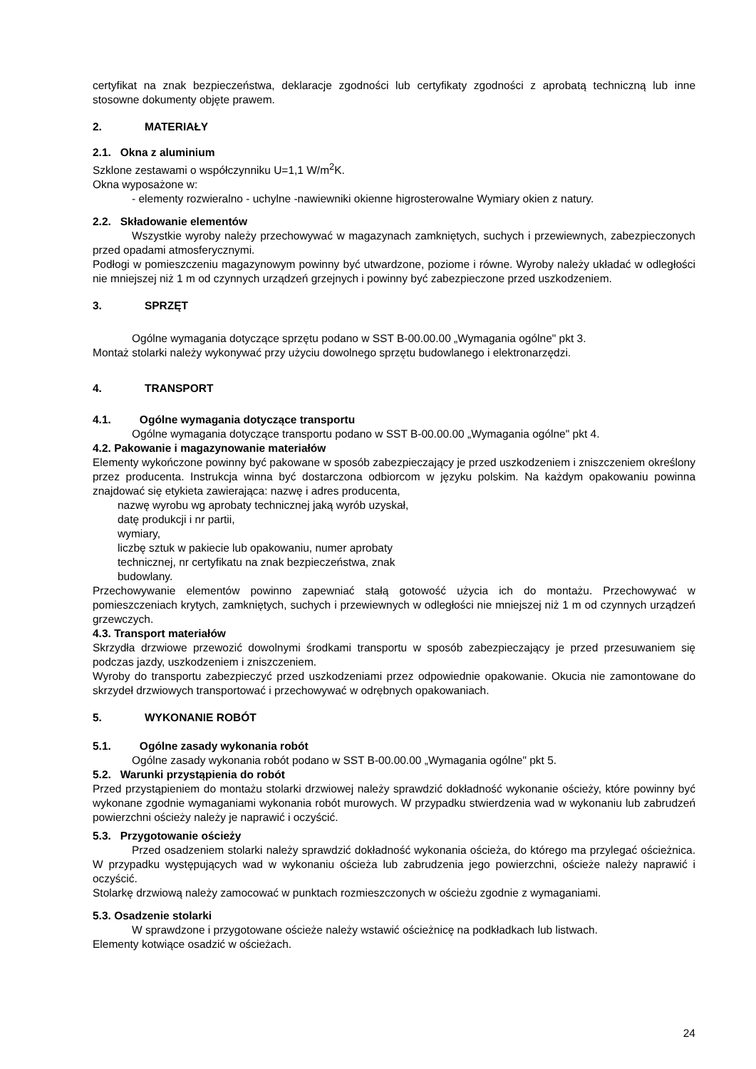certyfikat na znak bezpieczeństwa, deklaracje zgodności lub certyfikaty zgodności z aprobatą techniczną lub inne stosowne dokumenty objęte prawem.
2. MATERIAŁY
2.1. Okna z aluminium
Szklone zestawami o współczynniku U=1,1 W/m<sup>2</sup>K.
Okna wyposażone w:
- elementy rozwieralno - uchylne -nawiewniki okienne higrosterowalne Wymiary okien z natury.
2.2. Składowanie elementów
Wszystkie wyroby należy przechowywać w magazynach zamkniętych, suchych i przewiewnych, zabezpieczonych przed opadami atmosferycznymi.
Podłogi w pomieszczeniu magazynowym powinny być utwardzone, poziome i równe. Wyroby należy układać w odległości nie mniejszej niż 1 m od czynnych urządzeń grzejnych i powinny być zabezpieczone przed uszkodzeniem.
3. SPRZĘT
Ogólne wymagania dotyczące sprzętu podano w SST B-00.00.00 „Wymagania ogólne" pkt 3.
Montaż stolarki należy wykonywać przy użyciu dowolnego sprzętu budowlanego i elektronarzędzi.
4. TRANSPORT
4.1. Ogólne wymagania dotyczące transportu
Ogólne wymagania dotyczące transportu podano w SST B-00.00.00 „Wymagania ogólne" pkt 4.
4.2. Pakowanie i magazynowanie materiałów
Elementy wykończone powinny być pakowane w sposób zabezpieczający je przed uszkodzeniem i zniszczeniem określony przez producenta. Instrukcja winna być dostarczona odbiorcom w języku polskim. Na każdym opakowaniu powinna znajdować się etykieta zawierająca: nazwę i adres producenta,
nazwę wyrobu wg aprobaty technicznej jaką wyrób uzyskał,
datę produkcji i nr partii,
wymiary,
liczbę sztuk w pakiecie lub opakowaniu, numer aprobaty
technicznej, nr certyfikatu na znak bezpieczeństwa, znak
budowlany.
Przechowywanie elementów powinno zapewniać stałą gotowość użycia ich do montażu. Przechowywać w pomieszczeniach krytych, zamkniętych, suchych i przewiewnych w odległości nie mniejszej niż 1 m od czynnych urządzeń grzewczych.
4.3. Transport materiałów
Skrzydła drzwiowe przewozić dowolnymi środkami transportu w sposób zabezpieczający je przed przesuwaniem się podczas jazdy, uszkodzeniem i zniszczeniem.
Wyroby do transportu zabezpieczyć przed uszkodzeniami przez odpowiednie opakowanie. Okucia nie zamontowane do skrzydeł drzwiowych transportować i przechowywać w odrębnych opakowaniach.
5. WYKONANIE ROBÓT
5.1. Ogólne zasady wykonania robót
Ogólne zasady wykonania robót podano w SST B-00.00.00 „Wymagania ogólne" pkt 5.
5.2. Warunki przystąpienia do robót
Przed przystąpieniem do montażu stolarki drzwiowej należy sprawdzić dokładność wykonanie ościeży, które powinny być wykonane zgodnie wymaganiami wykonania robót murowych. W przypadku stwierdzenia wad w wykonaniu lub zabrudzeń powierzchni ościeży należy je naprawić i oczyścić.
5.3. Przygotowanie ościeży
Przed osadzeniem stolarki należy sprawdzić dokładność wykonania ościeża, do którego ma przylegać ościeżnica. W przypadku występujących wad w wykonaniu ościeża lub zabrudzenia jego powierzchni, ościeże należy naprawić i oczyścić.
Stolarkę drzwiową należy zamocować w punktach rozmieszczonych w ościeżu zgodnie z wymaganiami.
5.3. Osadzenie stolarki
W sprawdzone i przygotowane ościeże należy wstawić ościeżnicę na podkładkach lub listwach.
Elementy kotwiące osadzić w ościeżach.
24